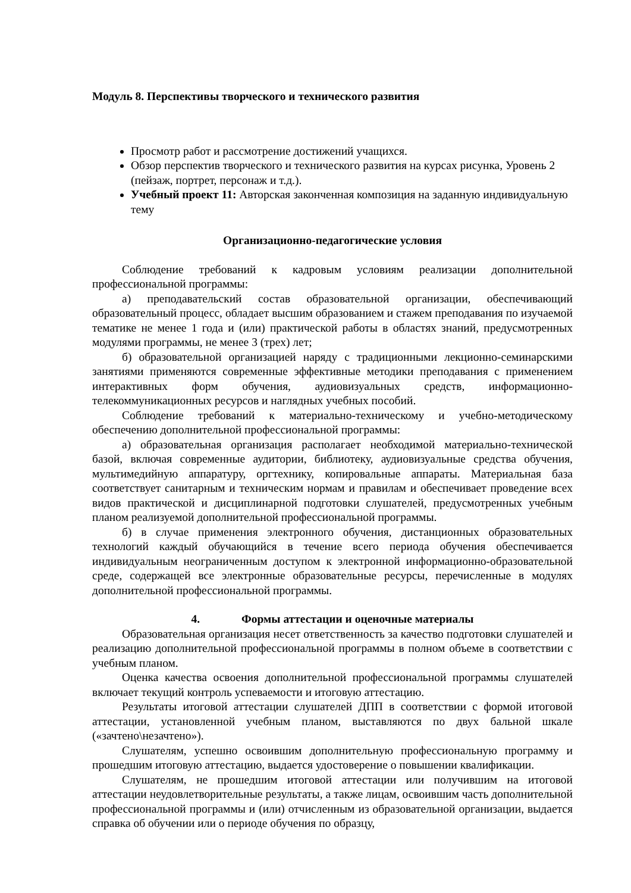Модуль 8. Перспективы творческого и технического развития
Просмотр работ и рассмотрение достижений учащихся.
Обзор перспектив творческого и технического развития на курсах рисунка, Уровень 2 (пейзаж, портрет, персонаж и т.д.).
Учебный проект 11: Авторская законченная композиция на заданную индивидуальную тему
Организационно-педагогические условия
Соблюдение требований к кадровым условиям реализации дополнительной профессиональной программы:
а) преподавательский состав образовательной организации, обеспечивающий образовательный процесс, обладает высшим образованием и стажем преподавания по изучаемой тематике не менее 1 года и (или) практической работы в областях знаний, предусмотренных модулями программы, не менее 3 (трех) лет;
б) образовательной организацией наряду с традиционными лекционно-семинарскими занятиями применяются современные эффективные методики преподавания с применением интерактивных форм обучения, аудиовизуальных средств, информационно-телекоммуникационных ресурсов и наглядных учебных пособий.
Соблюдение требований к материально-техническому и учебно-методическому обеспечению дополнительной профессиональной программы:
а) образовательная организация располагает необходимой материально-технической базой, включая современные аудитории, библиотеку, аудиовизуальные средства обучения, мультимедийную аппаратуру, оргтехнику, копировальные аппараты. Материальная база соответствует санитарным и техническим нормам и правилам и обеспечивает проведение всех видов практической и дисциплинарной подготовки слушателей, предусмотренных учебным планом реализуемой дополнительной профессиональной программы.
б) в случае применения электронного обучения, дистанционных образовательных технологий каждый обучающийся в течение всего периода обучения обеспечивается индивидуальным неограниченным доступом к электронной информационно-образовательной среде, содержащей все электронные образовательные ресурсы, перечисленные в модулях дополнительной профессиональной программы.
4. Формы аттестации и оценочные материалы
Образовательная организация несет ответственность за качество подготовки слушателей и реализацию дополнительной профессиональной программы в полном объеме в соответствии с учебным планом.
Оценка качества освоения дополнительной профессиональной программы слушателей включает текущий контроль успеваемости и итоговую аттестацию.
Результаты итоговой аттестации слушателей ДПП в соответствии с формой итоговой аттестации, установленной учебным планом, выставляются по двух бальной шкале («зачтено\незачтено»).
Слушателям, успешно освоившим дополнительную профессиональную программу и прошедшим итоговую аттестацию, выдается удостоверение о повышении квалификации.
Слушателям, не прошедшим итоговой аттестации или получившим на итоговой аттестации неудовлетворительные результаты, а также лицам, освоившим часть дополнительной профессиональной программы и (или) отчисленным из образовательной организации, выдается справка об обучении или о периоде обучения по образцу,